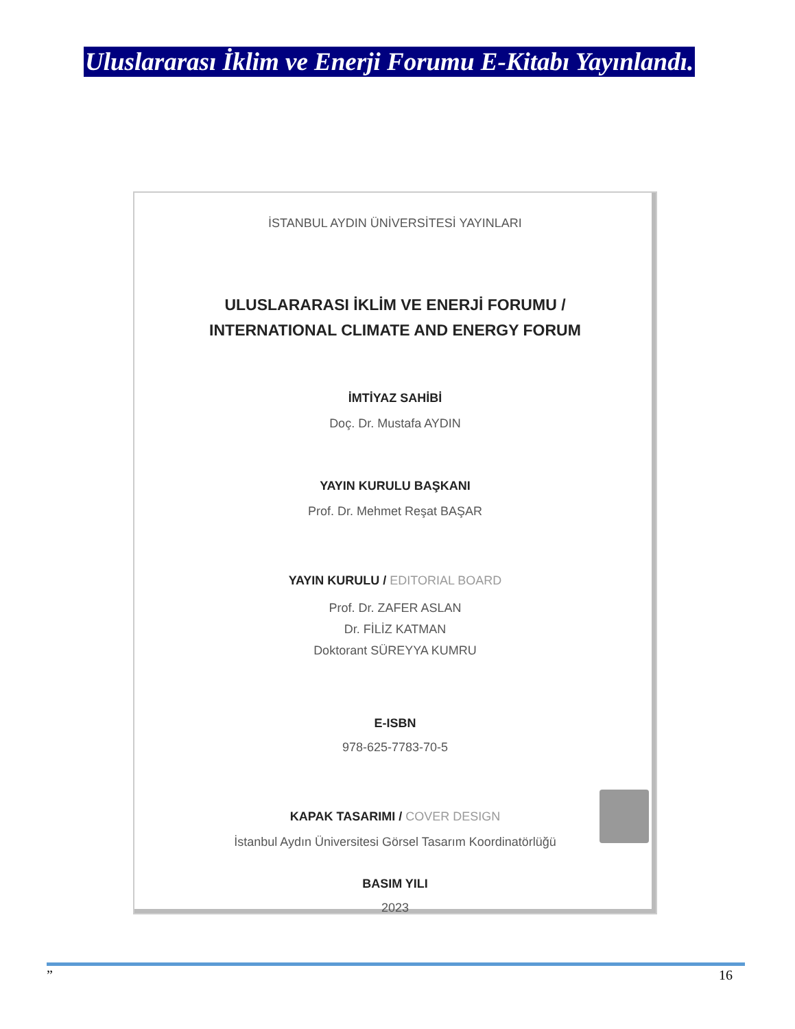Uluslararası İklim ve Enerji Forumu E-Kitabı Yayınlandı.
İSTANBUL AYDIN ÜNİVERSİTESİ YAYINLARI
ULUSLARARASI İKLİM VE ENERJİ FORUMU /
INTERNATIONAL CLIMATE AND ENERGY FORUM
İMTİYAZ SAHİBİ
Doç. Dr. Mustafa AYDIN
YAYIN KURULU BAŞKANI
Prof. Dr. Mehmet Reşat BAŞAR
YAYIN KURULU / EDITORIAL BOARD
Prof. Dr. ZAFER ASLAN
Dr. FİLİZ KATMAN
Doktorant SÜREYYA KUMRU
E-ISBN
978-625-7783-70-5
KAPAK TASARIMI / COVER DESIGN
İstanbul Aydın Üniversitesi Görsel Tasarım Koordinatörlüğü
BASIM YILI
2023
” 16